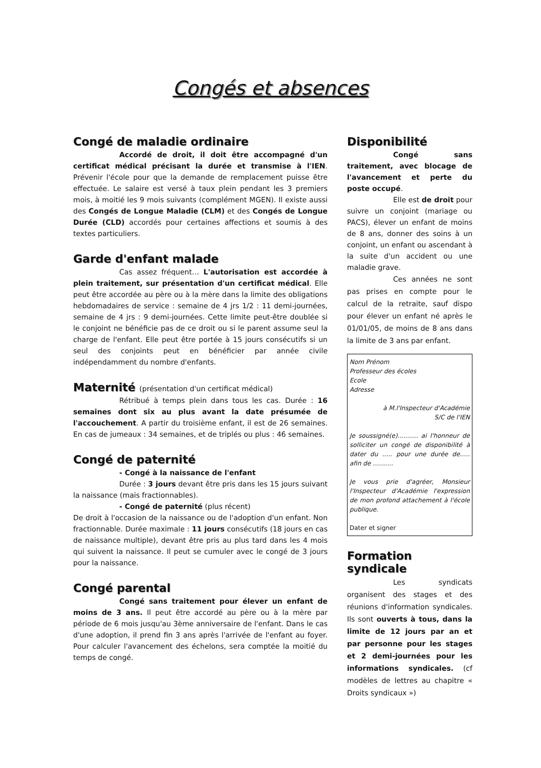Congés et absences
Congé de maladie ordinaire
Accordé de droit, il doit être accompagné d'un certificat médical précisant la durée et transmise à l'IEN. Prévenir l'école pour que la demande de remplacement puisse être effectuée. Le salaire est versé à taux plein pendant les 3 premiers mois, à moitié les 9 mois suivants (complément MGEN). Il existe aussi des Congés de Longue Maladie (CLM) et des Congés de Longue Durée (CLD) accordés pour certaines affections et soumis à des textes particuliers.
Garde d'enfant malade
Cas assez fréquent… L'autorisation est accordée à plein traitement, sur présentation d'un certificat médical. Elle peut être accordée au père ou à la mère dans la limite des obligations hebdomadaires de service : semaine de 4 jrs 1/2 : 11 demi-journées, semaine de 4 jrs : 9 demi-journées. Cette limite peut-être doublée si le conjoint ne bénéficie pas de ce droit ou si le parent assume seul la charge de l'enfant. Elle peut être portée à 15 jours consécutifs si un seul des conjoints peut en bénéficier par année civile indépendamment du nombre d'enfants.
Maternité (présentation d'un certificat médical)
Rétribué à temps plein dans tous les cas. Durée : 16 semaines dont six au plus avant la date présumée de l'accouchement. A partir du troisième enfant, il est de 26 semaines. En cas de jumeaux : 34 semaines, et de triplés ou plus : 46 semaines.
Congé de paternité
- Congé à la naissance de l'enfant
Durée : 3 jours devant être pris dans les 15 jours suivant la naissance (mais fractionnables).
- Congé de paternité (plus récent)
De droit à l'occasion de la naissance ou de l'adoption d'un enfant. Non fractionnable. Durée maximale : 11 jours consécutifs (18 jours en cas de naissance multiple), devant être pris au plus tard dans les 4 mois qui suivent la naissance. Il peut se cumuler avec le congé de 3 jours pour la naissance.
Congé parental
Congé sans traitement pour élever un enfant de moins de 3 ans. Il peut être accordé au père ou à la mère par période de 6 mois jusqu'au 3ème anniversaire de l'enfant. Dans le cas d'une adoption, il prend fin 3 ans après l'arrivée de l'enfant au foyer. Pour calculer l'avancement des échelons, sera comptée la moitié du temps de congé.
Disponibilité
Congé sans traitement, avec blocage de l'avancement et perte du poste occupé.
Elle est de droit pour suivre un conjoint (mariage ou PACS), élever un enfant de moins de 8 ans, donner des soins à un conjoint, un enfant ou ascendant à la suite d'un accident ou une maladie grave.
Ces années ne sont pas prises en compte pour le calcul de la retraite, sauf dispo pour élever un enfant né après le 01/01/05, de moins de 8 ans dans la limite de 3 ans par enfant.
Nom Prénom
Professeur des écoles
Ecole
Adresse
à M.l'Inspecteur d'Académie
S/C de l'IEN
Je soussigné(e)………. ai l'honneur de solliciter un congé de disponibilité à dater du ….. pour une durée de….. afin de ……….
Je vous prie d'agréer, Monsieur l'Inspecteur d'Académie l'expression de mon profond attachement à l'école publique.
Dater et signer
Formation syndicale
Les syndicats organisent des stages et des réunions d'information syndicales. Ils sont ouverts à tous, dans la limite de 12 jours par an et par personne pour les stages et 2 demi-journées pour les informations syndicales. (cf modèles de lettres au chapitre « Droits syndicaux »)